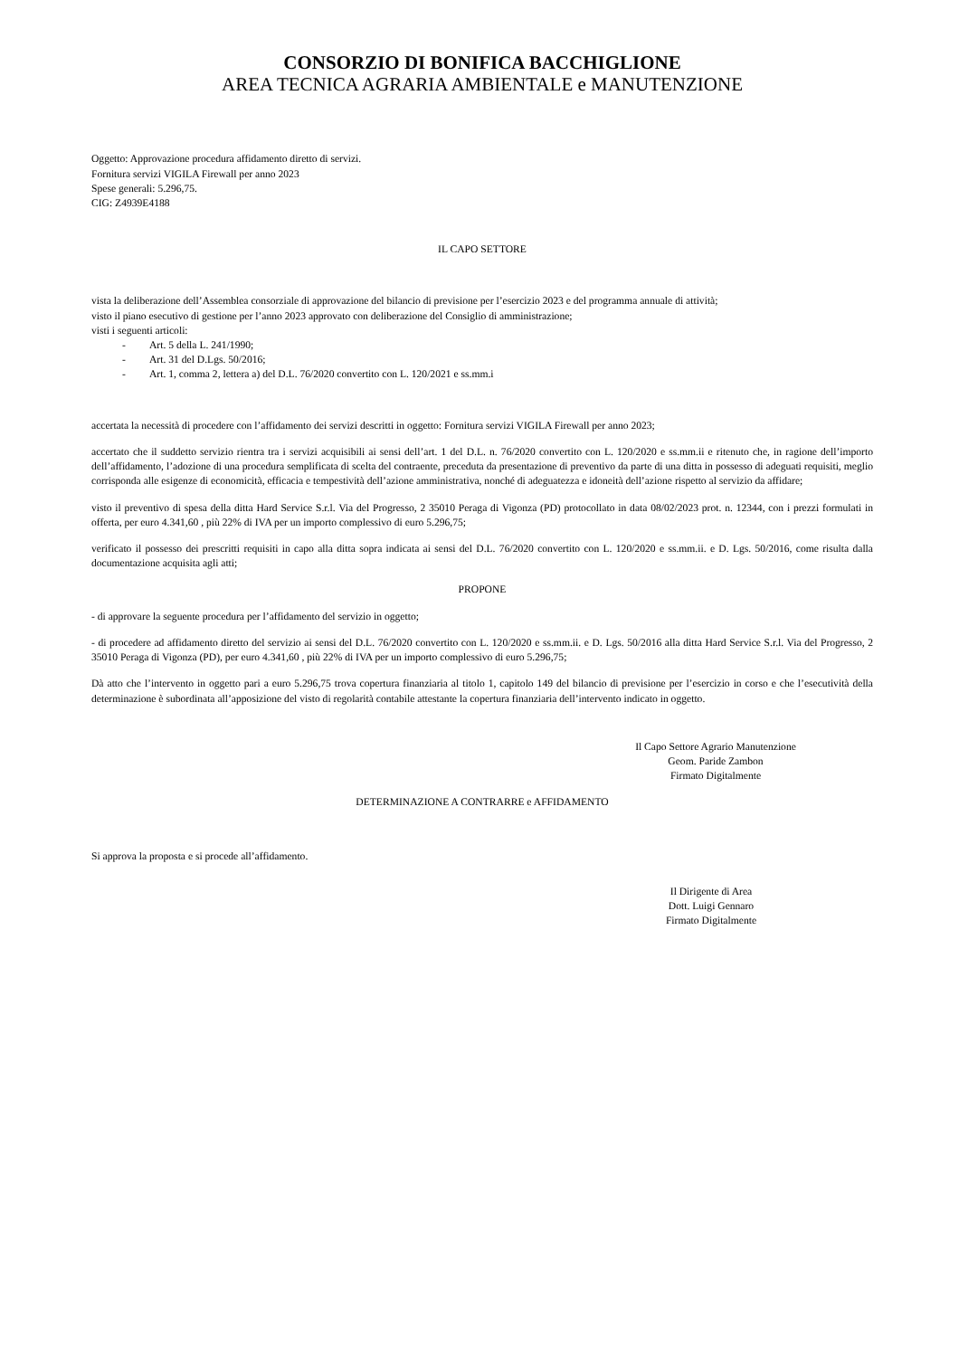CONSORZIO DI BONIFICA BACCHIGLIONE
AREA TECNICA AGRARIA AMBIENTALE e MANUTENZIONE
Oggetto: Approvazione procedura affidamento diretto di servizi.
Fornitura servizi VIGILA Firewall per anno 2023
Spese generali: 5.296,75.
CIG: Z4939E4188
IL CAPO SETTORE
vista la deliberazione dell’Assemblea consorziale di approvazione del bilancio di previsione per l’esercizio 2023 e del programma annuale di attività;
visto il piano esecutivo di gestione per l’anno 2023 approvato con deliberazione del Consiglio di amministrazione;
visti i seguenti articoli:
- Art. 5 della L. 241/1990;
- Art. 31 del D.Lgs. 50/2016;
- Art. 1, comma 2, lettera a) del D.L. 76/2020 convertito con L. 120/2021 e ss.mm.i
accertata la necessità di procedere con l’affidamento dei servizi descritti in oggetto: Fornitura servizi VIGILA Firewall per anno 2023;
accertato che il suddetto servizio rientra tra i servizi acquisibili ai sensi dell’art. 1 del D.L. n. 76/2020 convertito con L. 120/2020 e ss.mm.ii e ritenuto che, in ragione dell’importo dell’affidamento, l’adozione di una procedura semplificata di scelta del contraente, preceduta da presentazione di preventivo da parte di una ditta in possesso di adeguati requisiti, meglio corrisponda alle esigenze di economicità, efficacia e tempestività dell’azione amministrativa, nonché di adeguatezza e idoneità dell’azione rispetto al servizio da affidare;
visto il preventivo di spesa della ditta Hard Service S.r.l. Via del Progresso, 2 35010 Peraga di Vigonza (PD) protocollato in data 08/02/2023 prot. n. 12344, con i prezzi formulati in offerta, per euro 4.341,60 , più 22% di IVA per un importo complessivo di euro 5.296,75;
verificato il possesso dei prescritti requisiti in capo alla ditta sopra indicata ai sensi del D.L. 76/2020 convertito con L. 120/2020 e ss.mm.ii. e D. Lgs. 50/2016, come risulta dalla documentazione acquisita agli atti;
PROPONE
- di approvare la seguente procedura per l’affidamento del servizio in oggetto;
- di procedere ad affidamento diretto del servizio ai sensi del D.L. 76/2020 convertito con L. 120/2020 e ss.mm.ii. e D. Lgs. 50/2016 alla ditta Hard Service S.r.l. Via del Progresso, 2 35010 Peraga di Vigonza (PD), per euro 4.341,60 , più 22% di IVA per un importo complessivo di euro 5.296,75;
Dà atto che l’intervento in oggetto pari a euro 5.296,75 trova copertura finanziaria al titolo 1, capitolo 149 del bilancio di previsione per l’esercizio in corso e che l’esecutività della determinazione è subordinata all’apposizione del visto di regolarità contabile attestante la copertura finanziaria dell’intervento indicato in oggetto.
Il Capo Settore Agrario Manutenzione
Geom. Paride Zambon
Firmato Digitalmente
DETERMINAZIONE A CONTRARRE e AFFIDAMENTO
Si approva la proposta e si procede all’affidamento.
Il Dirigente di Area
Dott. Luigi Gennaro
Firmato Digitalmente